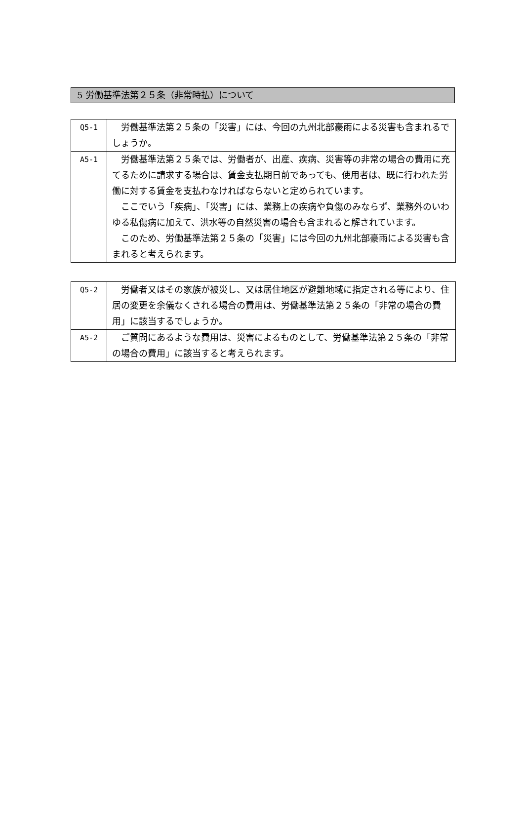5 労働基準法第２５条（非常時払）について
| Q5-1 | 労働基準法第２５条の「災害」には、今回の九州北部豪雨による災害も含まれるでしょうか。 |
| A5-1 | 労働基準法第２５条では、労働者が、出産、疾病、災害等の非常の場合の費用に充てるために請求する場合は、賃金支払期日前であっても、使用者は、既に行われた労働に対する賃金を支払わなければならないと定められています。 ここでいう「疾病」、「災害」には、業務上の疾病や負傷のみならず、業務外のいわゆる私傷病に加えて、洪水等の自然災害の場合も含まれると解されています。 このため、労働基準法第２５条の「災害」には今回の九州北部豪雨による災害も含まれると考えられます。 |
| Q5-2 | 労働者又はその家族が被災し、又は居住地区が避難地域に指定される等により、住居の変更を余儀なくされる場合の費用は、労働基準法第２５条の「非常の場合の費用」に該当するでしょうか。 |
| A5-2 | ご質問にあるような費用は、災害によるものとして、労働基準法第２５条の「非常の場合の費用」に該当すると考えられます。 |